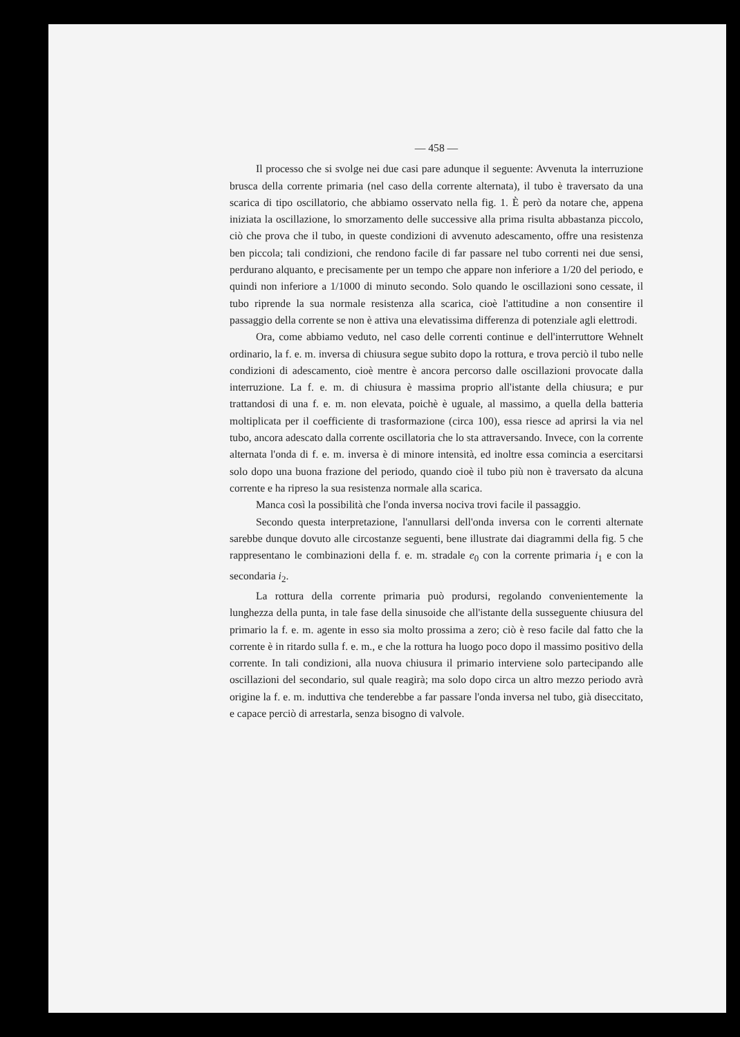— 458 —
Il processo che si svolge nei due casi pare adunque il seguente: Avvenuta la interruzione brusca della corrente primaria (nel caso della corrente alternata), il tubo è traversato da una scarica di tipo oscillatorio, che abbiamo osservato nella fig. 1. È però da notare che, appena iniziata la oscillazione, lo smorzamento delle successive alla prima risulta abbastanza piccolo, ciò che prova che il tubo, in queste condizioni di avvenuto adescamento, offre una resistenza ben piccola; tali condizioni, che rendono facile di far passare nel tubo correnti nei due sensi, perdurano alquanto, e precisamente per un tempo che appare non inferiore a 1/20 del periodo, e quindi non inferiore a 1/1000 di minuto secondo. Solo quando le oscillazioni sono cessate, il tubo riprende la sua normale resistenza alla scarica, cioè l'attitudine a non consentire il passaggio della corrente se non è attiva una elevatissima differenza di potenziale agli elettrodi.
Ora, come abbiamo veduto, nel caso delle correnti continue e dell'interruttore Wehnelt ordinario, la f. e. m. inversa di chiusura segue subito dopo la rottura, e trova perciò il tubo nelle condizioni di adescamento, cioè mentre è ancora percorso dalle oscillazioni provocate dalla interruzione. La f. e. m. di chiusura è massima proprio all'istante della chiusura; e pur trattandosi di una f. e. m. non elevata, poichè è uguale, al massimo, a quella della batteria moltiplicata per il coefficiente di trasformazione (circa 100), essa riesce ad aprirsi la via nel tubo, ancora adescato dalla corrente oscillatoria che lo sta attraversando. Invece, con la corrente alternata l'onda di f. e. m. inversa è di minore intensità, ed inoltre essa comincia a esercitarsi solo dopo una buona frazione del periodo, quando cioè il tubo più non è traversato da alcuna corrente e ha ripreso la sua resistenza normale alla scarica.
Manca così la possibilità che l'onda inversa nociva trovi facile il passaggio.
Secondo questa interpretazione, l'annullarsi dell'onda inversa con le correnti alternate sarebbe dunque dovuto alle circostanze seguenti, bene illustrate dai diagrammi della fig. 5 che rappresentano le combinazioni della f. e. m. stradale e<sub>0</sub> con la corrente primaria i<sub>1</sub> e con la secondaria i<sub>2</sub>.
La rottura della corrente primaria può prodursi, regolando convenientemente la lunghezza della punta, in tale fase della sinusoide che all'istante della susseguente chiusura del primario la f. e. m. agente in esso sia molto prossima a zero; ciò è reso facile dal fatto che la corrente è in ritardo sulla f. e. m., e che la rottura ha luogo poco dopo il massimo positivo della corrente. In tali condizioni, alla nuova chiusura il primario interviene solo partecipando alle oscillazioni del secondario, sul quale reagirà; ma solo dopo circa un altro mezzo periodo avrà origine la f. e. m. induttiva che tenderebbe a far passare l'onda inversa nel tubo, già diseccitato, e capace perciò di arrestarla, senza bisogno di valvole.